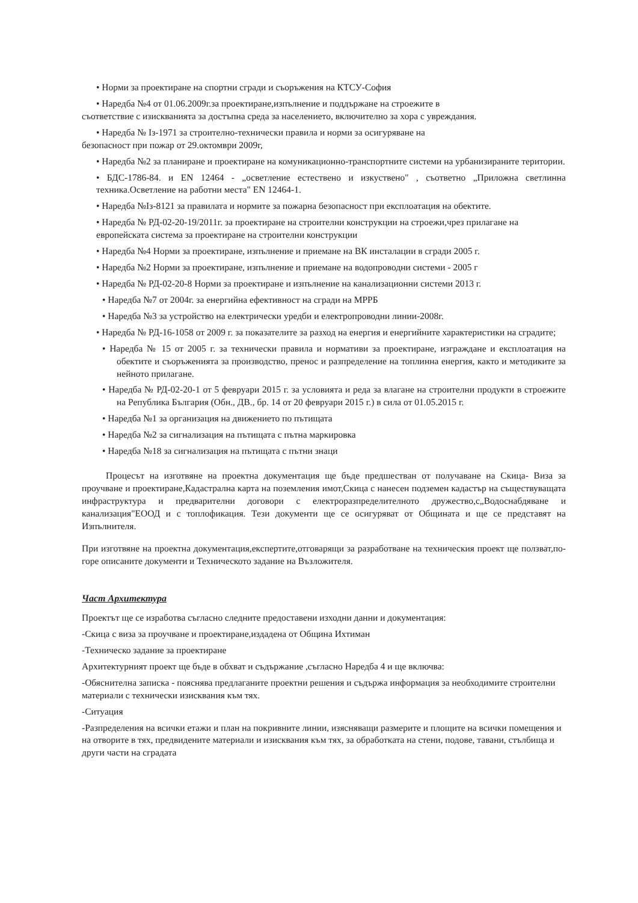• Норми за проектиране на спортни сгради и съоръжения на КТСУ-София
• Наредба №4 от 01.06.2009г.за проектиране,изпълнение и поддържане на строежите в
съответствие с изискванията за достъпна среда за населението, включително за хора с увреждания.
• Наредба № Iз-1971 за строително-технически правила и норми за осигуряване на
безопасност при пожар от 29.октомври 2009г,
• Наредба №2 за планиране и проектиране на комуникационно-транспортните системи на урбанизираните територии.
• БДС-1786-84. и EN 12464 - „осветление естествено и изкуствено" , съответно „Приложна светлинна техника.Осветление на работни места" EN 12464-1.
• Наредба №Iз-8121 за правилата и нормите за пожарна безопасност при експлоатация на обектите.
• Наредба № РД-02-20-19/2011г. за проектиране на строителни конструкции на строежи,чрез прилагане на европейската система за проектиране на строителни конструкции
• Наредба №4 Норми за проектиране, изпълнение и приемане на ВК инсталации в сгради 2005 г.
• Наредба №2 Норми за проектиране, изпълнение и приемане на водопроводни системи - 2005 г
• Наредба № РД-02-20-8 Норми за проектиране и изпълнение на канализационни системи 2013 г.
• Наредба №7 от 2004г. за енергийна ефективност на сгради на МРРБ
• Наредба №3 за устройство на електрически уредби и електропроводни линии-2008г.
• Наредба № РД-16-1058 от 2009 г. за показателите за разход на енергия и енергийните характеристики на сградите;
• Наредба № 15 от 2005 г. за технически правила и нормативи за проектиране, изграждане и експлоатация на обектите и съоръженията за производство, пренос и разпределение на топлинна енергия, както и методиките за нейното прилагане.
• Наредба № РД-02-20-1 от 5 февруари 2015 г. за условията и реда за влагане на строителни продукти в строежите на Република България (Обн., ДВ., бр. 14 от 20 февруари 2015 г.) в сила от 01.05.2015 г.
• Наредба №1 за организация на движението по пътищата
• Наредба №2 за сигнализация на пътищата с пътна маркировка
• Наредба №18 за сигнализация на пътищата с пътни знаци
Процесът на изготвяне на проектна документация ще бъде предшестван от получаване на Скица- Виза за проучване и проектиране,Кадастрална карта на поземления имот,Скица с нанесен подземен кадастър на съществуващата инфраструктура и предварителни договори с електроразпределителното дружество,с„Водоснабдяване и канализация"ЕООД и с топлофикация. Тези документи ще се осигуряват от Общината и ще се представят на Изпълнителя.
При изготвяне на проектна документация,експертите,отговарящи за разработване на техническия проект ще ползват,по-горе описаните документи и Техническото задание на Възложителя.
Част Архитектура
Проектът ще се изработва съгласно следните предоставени изходни данни и документация:
-Скица с виза за проучване и проектиране,издадена от Община Ихтиман
-Техническо задание за проектиране
Архитектурният проект ще бъде в обхват и съдържание ,съгласно Наредба 4 и ще включва:
-Обяснителна записка - пояснява предлаганите проектни решения и съдържа информация за необходимите строителни материали с технически изисквания към тях.
-Ситуация
-Разпределения на всички етажи и план на покривните линии, изясняващи размерите и площите на всички помещения и на отворите в тях, предвидените материали и изисквания към тях, за обработката на стени, подове, тавани, стълбища и други части на сградата